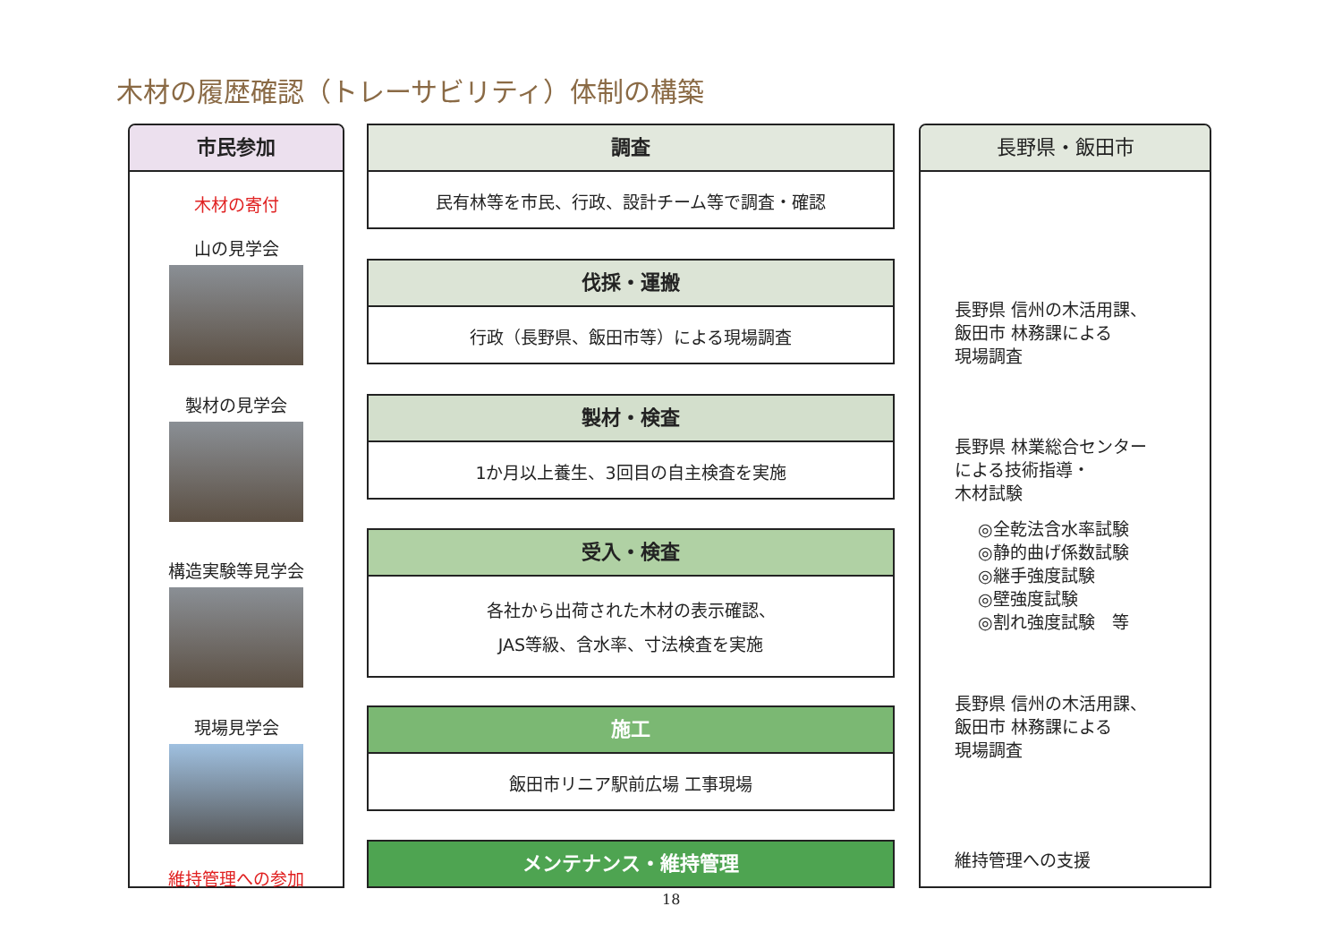木材の履歴確認（トレーサビリティ）体制の構築
市民参加
木材の寄付
山の見学会
製材の見学会
構造実験等見学会
現場見学会
維持管理への参加
調査
民有林等を市民、行政、設計チーム等で調査・確認
伐採・運搬
行政（長野県、飯田市等）による現場調査
製材・検査
1か月以上養生、3回目の自主検査を実施
受入・検査
各社から出荷された木材の表示確認、
JAS等級、含水率、寸法検査を実施
施工
飯田市リニア駅前広場 工事現場
メンテナンス・維持管理
長野県・飯田市
長野県 信州の木活用課、
飯田市 林務課による
現場調査
長野県 林業総合センター
による技術指導・
木材試験
◎全乾法含水率試験
◎静的曲げ係数試験
◎継手強度試験
◎壁強度試験
◎割れ強度試験　等
長野県 信州の木活用課、
飯田市 林務課による
現場調査
維持管理への支援
18